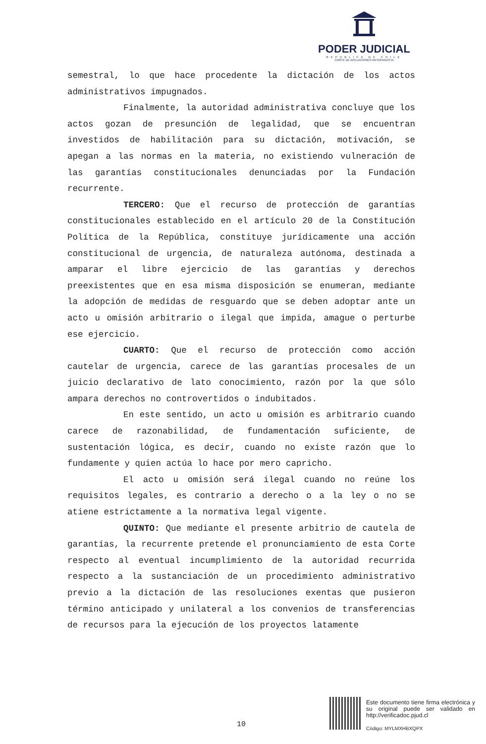PODER JUDICIAL
REPUBLICA DE CHILE
CORTE DE APELACIONES ANTOFAGASTA
semestral, lo que hace procedente la dictación de los actos administrativos impugnados.
Finalmente, la autoridad administrativa concluye que los actos gozan de presunción de legalidad, que se encuentran investidos de habilitación para su dictación, motivación, se apegan a las normas en la materia, no existiendo vulneración de las garantías constitucionales denunciadas por la Fundación recurrente.
TERCERO: Que el recurso de protección de garantías constitucionales establecido en el artículo 20 de la Constitución Política de la República, constituye jurídicamente una acción constitucional de urgencia, de naturaleza autónoma, destinada a amparar el libre ejercicio de las garantías y derechos preexistentes que en esa misma disposición se enumeran, mediante la adopción de medidas de resguardo que se deben adoptar ante un acto u omisión arbitrario o ilegal que impida, amague o perturbe ese ejercicio.
CUARTO: Que el recurso de protección como acción cautelar de urgencia, carece de las garantías procesales de un juicio declarativo de lato conocimiento, razón por la que sólo ampara derechos no controvertidos o indubitados.
En este sentido, un acto u omisión es arbitrario cuando carece de razonabilidad, de fundamentación suficiente, de sustentación lógica, es decir, cuando no existe razón que lo fundamente y quien actúa lo hace por mero capricho.
El acto u omisión será ilegal cuando no reúne los requisitos legales, es contrario a derecho o a la ley o no se atiene estrictamente a la normativa legal vigente.
QUINTO: Que mediante el presente arbitrio de cautela de garantías, la recurrente pretende el pronunciamiento de esta Corte respecto al eventual incumplimiento de la autoridad recurrida respecto a la sustanciación de un procedimiento administrativo previo a la dictación de las resoluciones exentas que pusieron término anticipado y unilateral a los convenios de transferencias de recursos para la ejecución de los proyectos latamente
10
Este documento tiene firma electrónica y su original puede ser validado en http://verificadoc.pjud.cl
Código: MYLMXHBXQPX